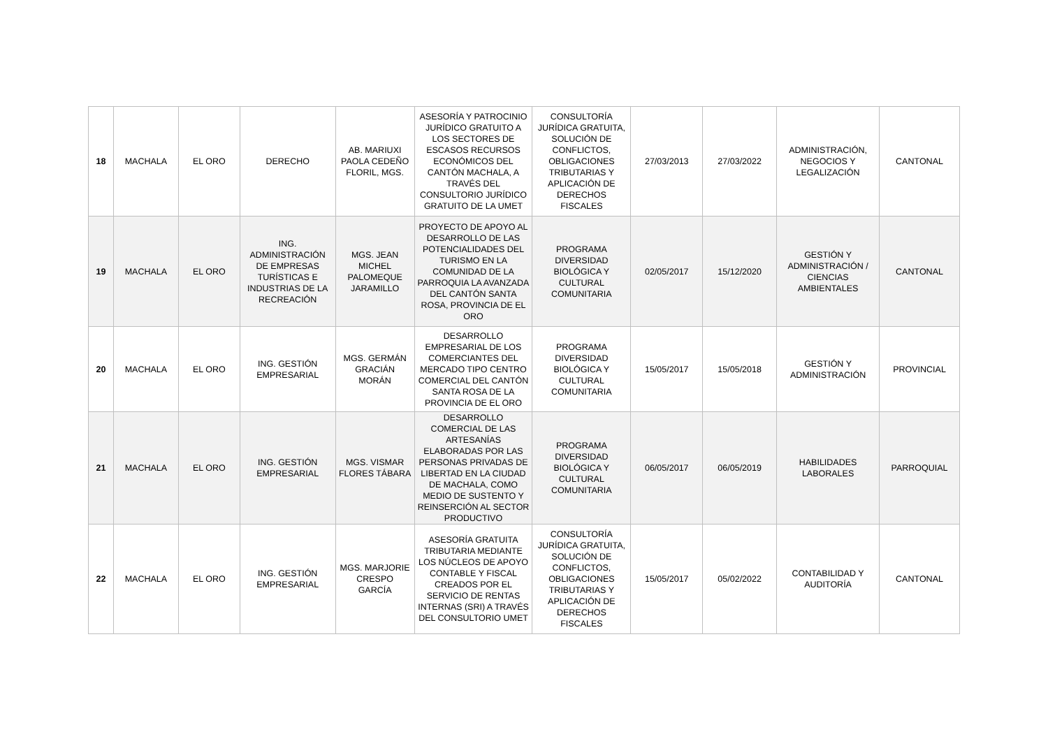| 18 | MACHALA | EL ORO | DERECHO | AB. MARIUXI PAOLA CEDEÑO FLORIL, MGS. | ASESORÍA Y PATROCINIO JURÍDICO GRATUITO A LOS SECTORES DE ESCASOS RECURSOS ECONÓMICOS DEL CANTÓN MACHALA, A TRAVÉS DEL CONSULTORIO JURÍDICO GRATUITO DE LA UMET | CONSULTORÍA JURÍDICA GRATUITA, SOLUCIÓN DE CONFLICTOS, OBLIGACIONES TRIBUTARIAS Y APLICACIÓN DE DERECHOS FISCALES | 27/03/2013 | 27/03/2022 | ADMINISTRACIÓN, NEGOCIOS Y LEGALIZACIÓN | CANTONAL |
| 19 | MACHALA | EL ORO | ING. ADMINISTRACIÓN DE EMPRESAS TURÍSTICAS E INDUSTRIAS DE LA RECREACIÓN | MGS. JEAN MICHEL PALOMEQUE JARAMILLO | PROYECTO DE APOYO AL DESARROLLO DE LAS POTENCIALIDADES DEL TURISMO EN LA COMUNIDAD DE LA PARROQUIA LA AVANZADA DEL CANTÓN SANTA ROSA, PROVINCIA DE EL ORO | PROGRAMA DIVERSIDAD BIOLÓGICA Y CULTURAL COMUNITARIA | 02/05/2017 | 15/12/2020 | GESTIÓN Y ADMINISTRACIÓN / CIENCIAS AMBIENTALES | CANTONAL |
| 20 | MACHALA | EL ORO | ING. GESTIÓN EMPRESARIAL | MGS. GERMÁN GRACIÁN MORÁN | DESARROLLO EMPRESARIAL DE LOS COMERCIANTES DEL MERCADO TIPO CENTRO COMERCIAL DEL CANTÓN SANTA ROSA DE LA PROVINCIA DE EL ORO | PROGRAMA DIVERSIDAD BIOLÓGICA Y CULTURAL COMUNITARIA | 15/05/2017 | 15/05/2018 | GESTIÓN Y ADMINISTRACIÓN | PROVINCIAL |
| 21 | MACHALA | EL ORO | ING. GESTIÓN EMPRESARIAL | MGS. VISMAR FLORES TÁBARA | DESARROLLO COMERCIAL DE LAS ARTESANÍAS ELABORADAS POR LAS PERSONAS PRIVADAS DE LIBERTAD EN LA CIUDAD DE MACHALA, COMO MEDIO DE SUSTENTO Y REINSERCIÓN AL SECTOR PRODUCTIVO | PROGRAMA DIVERSIDAD BIOLÓGICA Y CULTURAL COMUNITARIA | 06/05/2017 | 06/05/2019 | HABILIDADES LABORALES | PARROQUIAL |
| 22 | MACHALA | EL ORO | ING. GESTIÓN EMPRESARIAL | MGS. MARJORIE CRESPO GARCÍA | ASESORÍA GRATUITA TRIBUTARIA MEDIANTE LOS NÚCLEOS DE APOYO CONTABLE Y FISCAL CREADOS POR EL SERVICIO DE RENTAS INTERNAS (SRI) A TRAVÉS DEL CONSULTORIO UMET | CONSULTORÍA JURÍDICA GRATUITA, SOLUCIÓN DE CONFLICTOS, OBLIGACIONES TRIBUTARIAS Y APLICACIÓN DE DERECHOS FISCALES | 15/05/2017 | 05/02/2022 | CONTABILIDAD Y AUDITORÍA | CANTONAL |